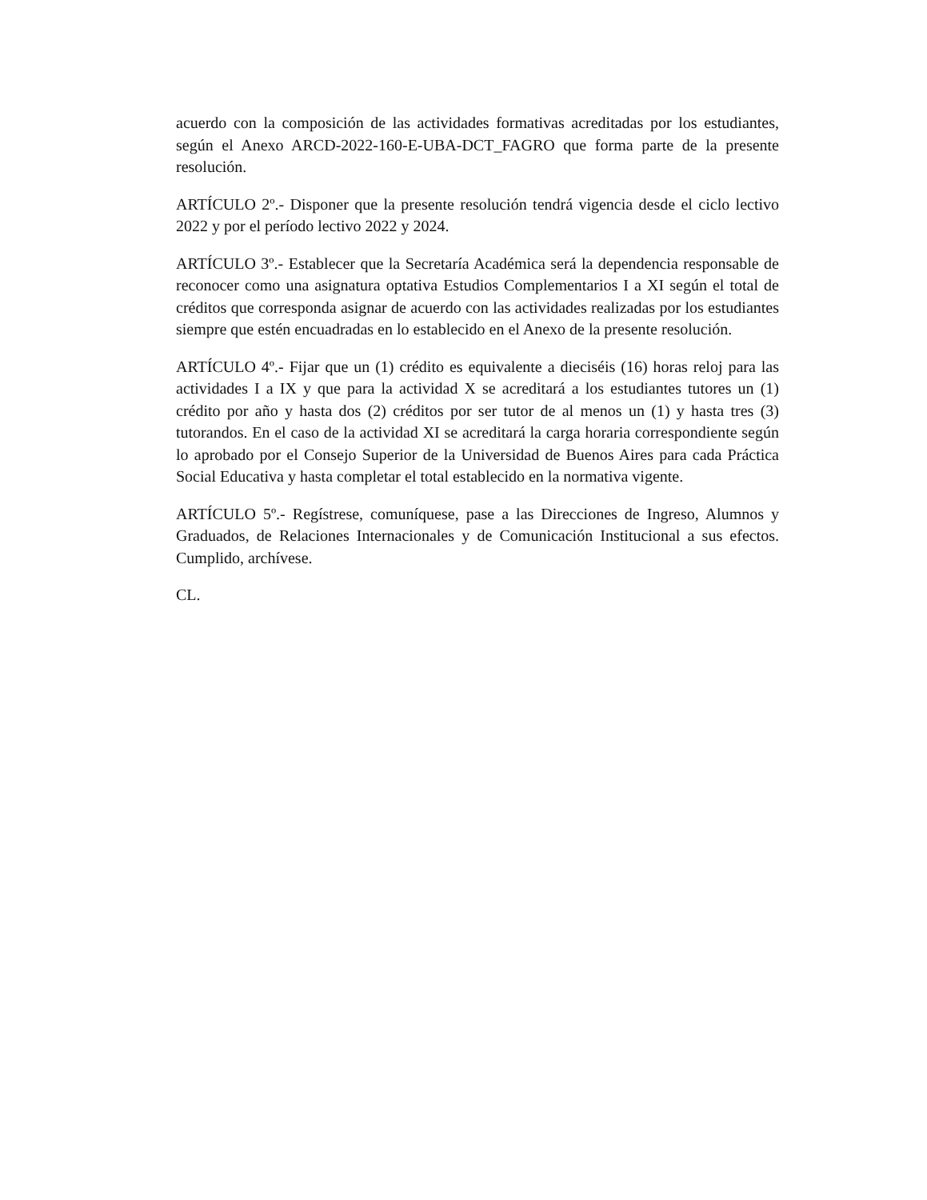acuerdo con la composición de las actividades formativas acreditadas por los estudiantes, según el Anexo ARCD-2022-160-E-UBA-DCT_FAGRO que forma parte de la presente resolución.
ARTÍCULO 2º.- Disponer que la presente resolución tendrá vigencia desde el ciclo lectivo 2022 y por el período lectivo 2022 y 2024.
ARTÍCULO 3º.- Establecer que la Secretaría Académica será la dependencia responsable de reconocer como una asignatura optativa Estudios Complementarios I a XI según el total de créditos que corresponda asignar de acuerdo con las actividades realizadas por los estudiantes siempre que estén encuadradas en lo establecido en el Anexo de la presente resolución.
ARTÍCULO 4º.- Fijar que un (1) crédito es equivalente a dieciséis (16) horas reloj para las actividades I a IX y que para la actividad X se acreditará a los estudiantes tutores un (1) crédito por año y hasta dos (2) créditos por ser tutor de al menos un (1) y hasta tres (3) tutorandos. En el caso de la actividad XI se acreditará la carga horaria correspondiente según lo aprobado por el Consejo Superior de la Universidad de Buenos Aires para cada Práctica Social Educativa y hasta completar el total establecido en la normativa vigente.
ARTÍCULO 5º.- Regístrese, comuníquese, pase a las Direcciones de Ingreso, Alumnos y Graduados, de Relaciones Internacionales y de Comunicación Institucional a sus efectos. Cumplido, archívese.
CL.